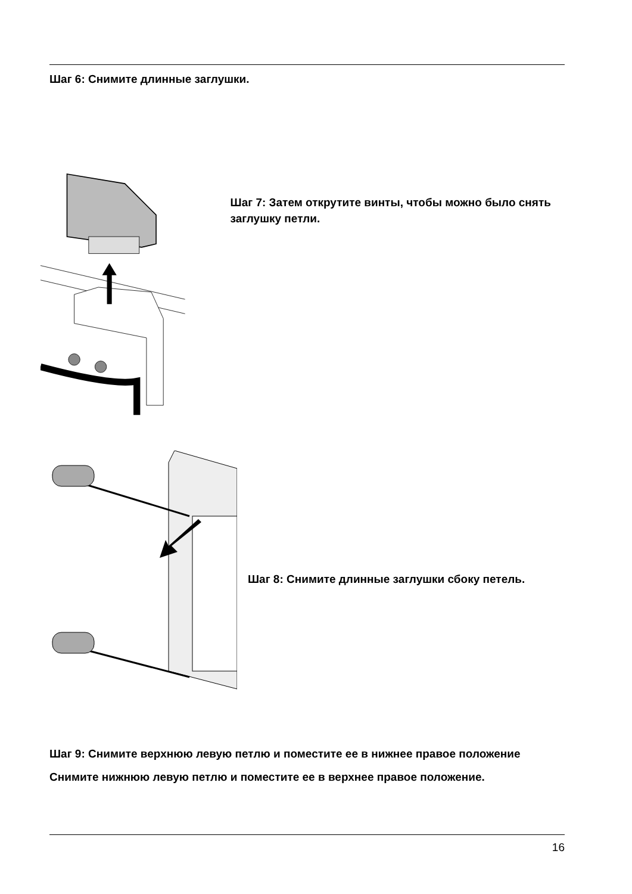Шаг 6: Снимите длинные заглушки.
Шаг 7: Затем открутите винты, чтобы можно было снять заглушку петли.
Шаг 8: Снимите длинные заглушки сбоку петель.
Шаг 9: Снимите верхнюю левую петлю и поместите ее в нижнее правое положение
Снимите нижнюю левую петлю и поместите ее в верхнее правое положение.
16